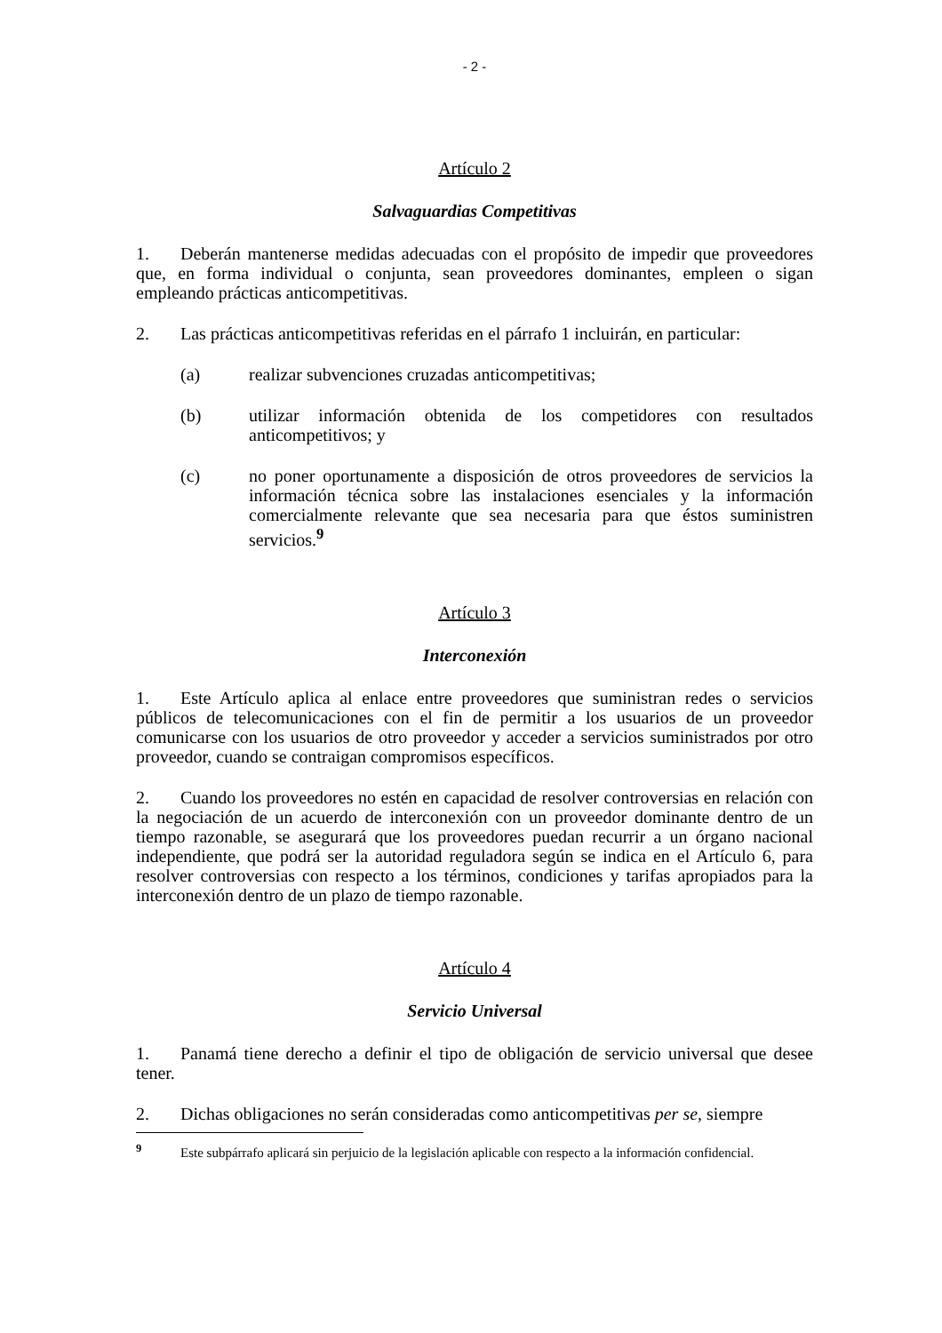- 2 -
Artículo 2
Salvaguardias Competitivas
1. Deberán mantenerse medidas adecuadas con el propósito de impedir que proveedores que, en forma individual o conjunta, sean proveedores dominantes, empleen o sigan empleando prácticas anticompetitivas.
2. Las prácticas anticompetitivas referidas en el párrafo 1 incluirán, en particular:
(a) realizar subvenciones cruzadas anticompetitivas;
(b) utilizar información obtenida de los competidores con resultados anticompetitivos; y
(c) no poner oportunamente a disposición de otros proveedores de servicios la información técnica sobre las instalaciones esenciales y la información comercialmente relevante que sea necesaria para que éstos suministren servicios.<sup>9</sup>
Artículo 3
Interconexión
1. Este Artículo aplica al enlace entre proveedores que suministran redes o servicios públicos de telecomunicaciones con el fin de permitir a los usuarios de un proveedor comunicarse con los usuarios de otro proveedor y acceder a servicios suministrados por otro proveedor, cuando se contraigan compromisos específicos.
2. Cuando los proveedores no estén en capacidad de resolver controversias en relación con la negociación de un acuerdo de interconexión con un proveedor dominante dentro de un tiempo razonable, se asegurará que los proveedores puedan recurrir a un órgano nacional independiente, que podrá ser la autoridad reguladora según se indica en el Artículo 6, para resolver controversias con respecto a los términos, condiciones y tarifas apropiados para la interconexión dentro de un plazo de tiempo razonable.
Artículo 4
Servicio Universal
1. Panamá tiene derecho a definir el tipo de obligación de servicio universal que desee tener.
2. Dichas obligaciones no serán consideradas como anticompetitivas per se, siempre
<sup>9</sup> Este subpárrafo aplicará sin perjuicio de la legislación aplicable con respecto a la información confidencial.